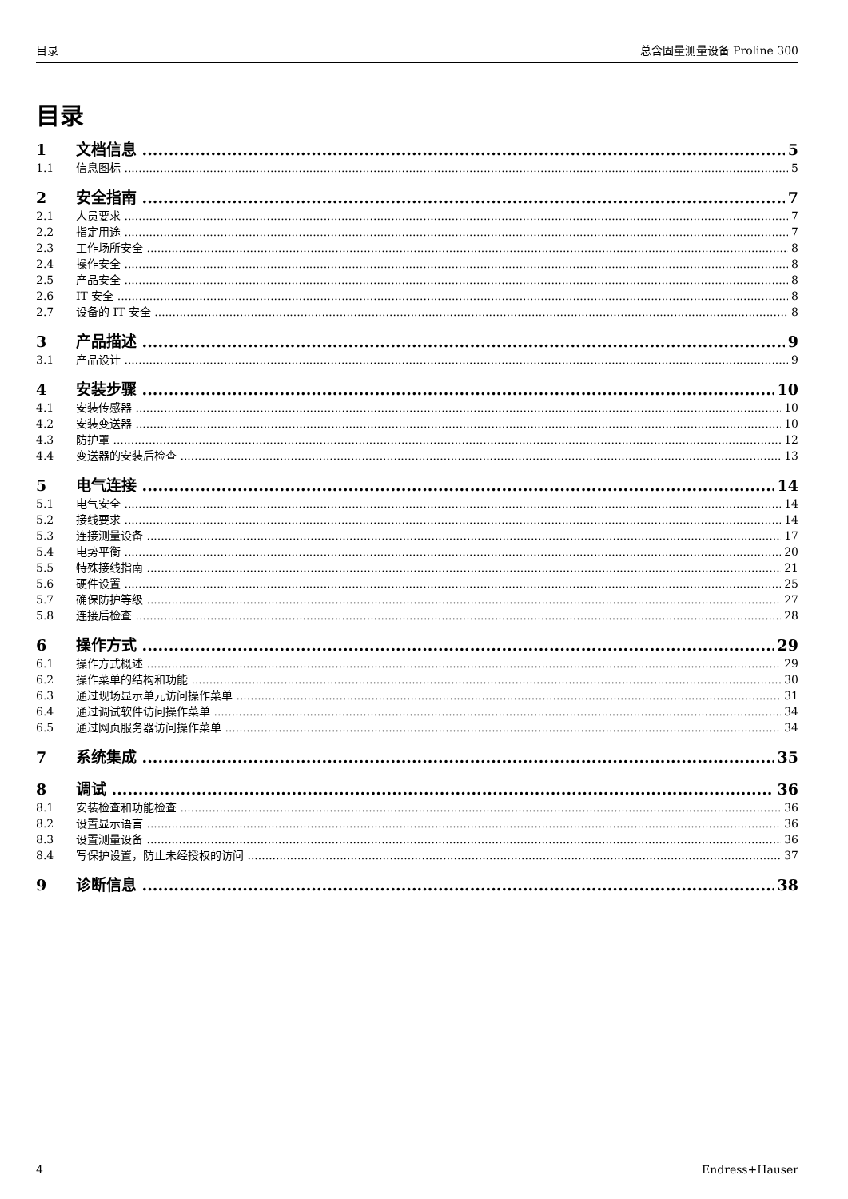目录 总含固量测量设备 Proline 300
目录
1 文档信息 5
1.1 信息图标 5
2 安全指南 7
2.1 人员要求 7
2.2 指定用途 7
2.3 工作场所安全 8
2.4 操作安全 8
2.5 产品安全 8
2.6 IT 安全 8
2.7 设备的 IT 安全 8
3 产品描述 9
3.1 产品设计 9
4 安装步骤 10
4.1 安装传感器 10
4.2 安装变送器 10
4.3 防护罩 12
4.4 变送器的安装后检查 13
5 电气连接 14
5.1 电气安全 14
5.2 接线要求 14
5.3 连接测量设备 17
5.4 电势平衡 20
5.5 特殊接线指南 21
5.6 硬件设置 25
5.7 确保防护等级 27
5.8 连接后检查 28
6 操作方式 29
6.1 操作方式概述 29
6.2 操作菜单的结构和功能 30
6.3 通过现场显示单元访问操作菜单 31
6.4 通过调试软件访问操作菜单 34
6.5 通过网页服务器访问操作菜单 34
7 系统集成 35
8 调试 36
8.1 安装检查和功能检查 36
8.2 设置显示语言 36
8.3 设置测量设备 36
8.4 写保护设置，防止未经授权的访问 37
9 诊断信息 38
4 Endress+Hauser